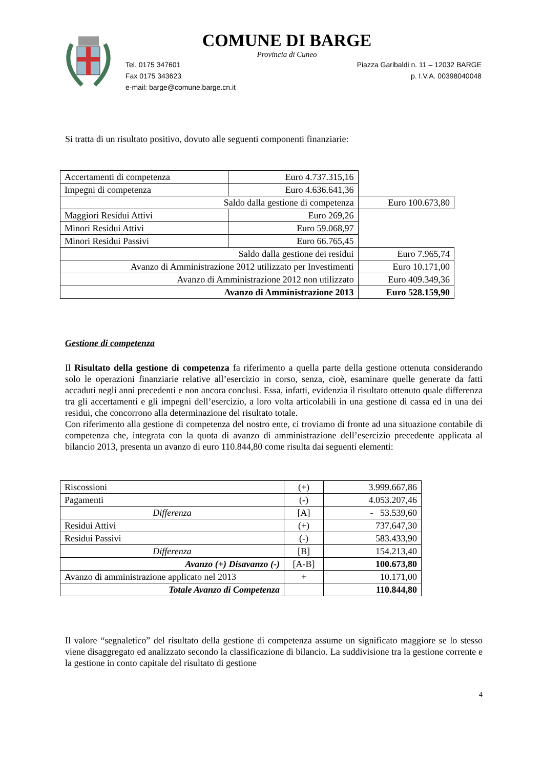COMUNE DI BARGE
Provincia di Cuneo
Tel. 0175 347601
Fax 0175 343623
e-mail: barge@comune.barge.cn.it
Piazza Garibaldi n. 11 – 12032 BARGE
p. I.V.A. 00398040048
Si tratta di un risultato positivo, dovuto alle seguenti componenti finanziarie:
| Accertamenti di competenza | Euro 4.737.315,16 | |
| Impegni di competenza | Euro 4.636.641,36 | |
| Saldo dalla gestione di competenza | | Euro 100.673,80 |
| Maggiori Residui Attivi | Euro 269,26 | |
| Minori Residui Attivi | Euro 59.068,97 | |
| Minori Residui Passivi | Euro 66.765,45 | |
| Saldo dalla gestione dei residui | | Euro 7.965,74 |
| Avanzo di Amministrazione 2012 utilizzato per Investimenti | | Euro 10.171,00 |
| Avanzo di Amministrazione 2012 non utilizzato | | Euro 409.349,36 |
| Avanzo di Amministrazione 2013 | | Euro 528.159,90 |
Gestione di competenza
Il Risultato della gestione di competenza fa riferimento a quella parte della gestione ottenuta considerando solo le operazioni finanziarie relative all’esercizio in corso, senza, cioè, esaminare quelle generate da fatti accaduti negli anni precedenti e non ancora conclusi. Essa, infatti, evidenzia il risultato ottenuto quale differenza tra gli accertamenti e gli impegni dell’esercizio, a loro volta articolabili in una gestione di cassa ed in una dei residui, che concorrono alla determinazione del risultato totale.
Con riferimento alla gestione di competenza del nostro ente, ci troviamo di fronte ad una situazione contabile di competenza che, integrata con la quota di avanzo di amministrazione dell’esercizio precedente applicata al bilancio 2013, presenta un avanzo di euro 110.844,80 come risulta dai seguenti elementi:
| Riscossioni | (+) | 3.999.667,86 |
| Pagamenti | (-) | 4.053.207,46 |
| Differenza | [A] | - 53.539,60 |
| Residui Attivi | (+) | 737.647,30 |
| Residui Passivi | (-) | 583.433,90 |
| Differenza | [B] | 154.213,40 |
| Avanzo (+) Disavanzo (-) | [A-B] | 100.673,80 |
| Avanzo di amministrazione applicato nel 2013 | + | 10.171,00 |
| Totale Avanzo di Competenza | | 110.844,80 |
Il valore “segnaletico” del risultato della gestione di competenza assume un significato maggiore se lo stesso viene disaggregato ed analizzato secondo la classificazione di bilancio. La suddivisione tra la gestione corrente e la gestione in conto capitale del risultato di gestione
4